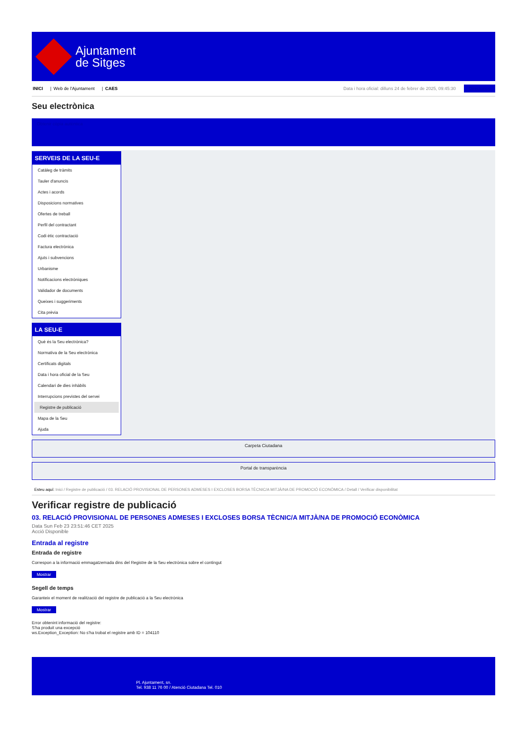Ajuntament
de Sitges
INICI | Web de l'Ajuntament | CAES
Data i hora oficial: dilluns 24 de febrer de 2025, 09:45:30 Directorios
Seu electrònica
Obtenir còpia autèntica
SERVEIS DE LA SEU-E
Catàleg de tràmits
Tauler d'anuncis
Actes i acords
Disposicions normatives
Ofertes de treball
Perfil del contractant
Codi ètic contractació
Factura electrònica
Ajuts i subvencions
Urbanisme
Notificacions electròniques
Validador de documents
Queixes i suggeriments
Cita prèvia
LA SEU-E
Què és la Seu electrònica?
Normativa de la Seu electrònica
Certificats digitals
Data i hora oficial de la Seu
Calendari de dies inhàbils
Interrupcions previstes del servei
Registre de publicació
Mapa de la Seu
Ajuda
Carpeta Ciutadana
Portal de transparència
Esteu aquí: Inici / Registre de publicació / 03. RELACIÓ PROVISIONAL DE PERSONES ADMESES I EXCLOSES BORSA TÈCNIC/A MITJÀ/NA DE PROMOCIÓ ECONÒMICA / Detall / Verificar disponibilitat
Verificar registre de publicació
03. RELACIÓ PROVISIONAL DE PERSONES ADMESES I EXCLOSES BORSA TÈCNIC/A MITJÀ/NA DE PROMOCIÓ ECONÒMICA
Data Sun Feb 23 23:51:46 CET 2025
Acció Disponible
Entrada al registre
Entrada de registre
Correspon a la informació emmagatzemada dins del Registre de la Seu electrònica sobre el contingut
Mostrar
Segell de temps
Garanteix el moment de realització del registre de publicació a la Seu electrònica
Mostrar
Error obtenint informació del registre:
S'ha produit una excepció
ws.Exception_Exception: No s'ha trobat el registre amb ID = 104110
Pl. Ajuntament, sn.
Tel. 938 11 76 00 / Atenció Ciutadana Tel. 010